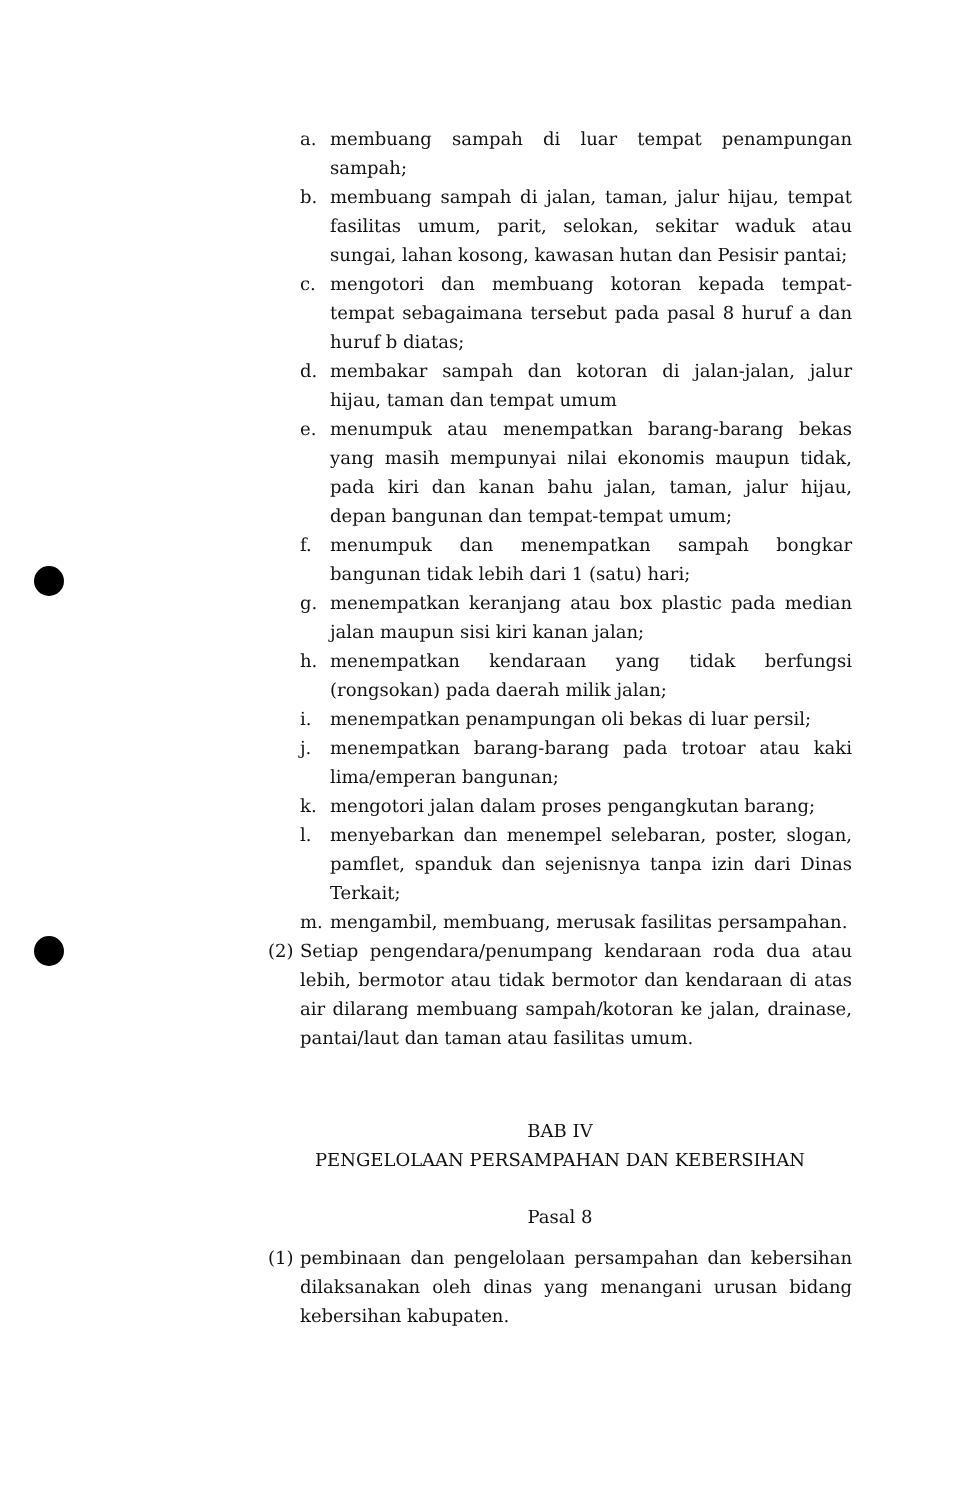a. membuang sampah di luar tempat penampungan sampah;
b. membuang sampah di jalan, taman, jalur hijau, tempat fasilitas umum, parit, selokan, sekitar waduk atau sungai, lahan kosong, kawasan hutan dan Pesisir pantai;
c. mengotori dan membuang kotoran kepada tempat-tempat sebagaimana tersebut pada pasal 8 huruf a dan huruf b diatas;
d. membakar sampah dan kotoran di jalan-jalan, jalur hijau, taman dan tempat umum
e. menumpuk atau menempatkan barang-barang bekas yang masih mempunyai nilai ekonomis maupun tidak, pada kiri dan kanan bahu jalan, taman, jalur hijau, depan bangunan dan tempat-tempat umum;
f. menumpuk dan menempatkan sampah bongkar bangunan tidak lebih dari 1 (satu) hari;
g. menempatkan keranjang atau box plastic pada median jalan maupun sisi kiri kanan jalan;
h. menempatkan kendaraan yang tidak berfungsi (rongsokan) pada daerah milik jalan;
i. menempatkan penampungan oli bekas di luar persil;
j. menempatkan barang-barang pada trotoar atau kaki lima/emperan bangunan;
k. mengotori jalan dalam proses pengangkutan barang;
l. menyebarkan dan menempel selebaran, poster, slogan, pamflet, spanduk dan sejenisnya tanpa izin dari Dinas Terkait;
m. mengambil, membuang, merusak fasilitas persampahan.
(2) Setiap pengendara/penumpang kendaraan roda dua atau lebih, bermotor atau tidak bermotor dan kendaraan di atas air dilarang membuang sampah/kotoran ke jalan, drainase, pantai/laut dan taman atau fasilitas umum.
BAB IV
PENGELOLAAN PERSAMPAHAN DAN KEBERSIHAN
Pasal 8
(1) pembinaan dan pengelolaan persampahan dan kebersihan dilaksanakan oleh dinas yang menangani urusan bidang kebersihan kabupaten.